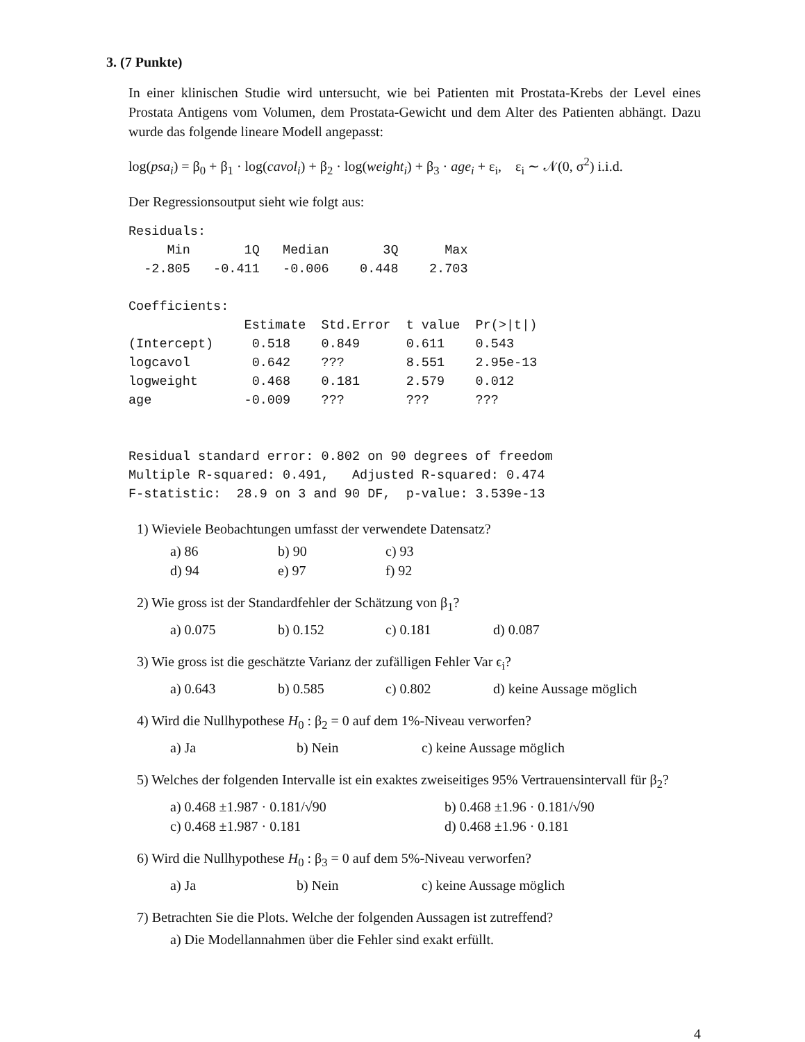3. (7 Punkte)
In einer klinischen Studie wird untersucht, wie bei Patienten mit Prostata-Krebs der Level eines Prostata Antigens vom Volumen, dem Prostata-Gewicht und dem Alter des Patienten abhängt. Dazu wurde das folgende lineare Modell angepasst:
log(psa<sub>i</sub>) = β<sub>0</sub> + β<sub>1</sub> · log(cavol<sub>i</sub>) + β<sub>2</sub> · log(weight<sub>i</sub>) + β<sub>3</sub> · age<sub>i</sub> + ε<sub>i</sub>, ε<sub>i</sub> ∼ 𝒩(0, σ<sup>2</sup>) i.i.d.
Der Regressionsoutput sieht wie folgt aus:
Residuals:
     Min       1Q   Median       3Q      Max
  -2.805   -0.411   -0.006    0.448    2.703

Coefficients:
               Estimate  Std.Error  t value  Pr(>|t|)
(Intercept)     0.518    0.849      0.611    0.543
logcavol        0.642    ???        8.551    2.95e-13
logweight       0.468    0.181      2.579    0.012
age            -0.009    ???        ???      ???


Residual standard error: 0.802 on 90 degrees of freedom
Multiple R-squared: 0.491,   Adjusted R-squared: 0.474
F-statistic:  28.9 on 3 and 90 DF,  p-value: 3.539e-13
1) Wieviele Beobachtungen umfasst der verwendete Datensatz?
| a) 86 | b) 90 | c) 93 |
| d) 94 | e) 97 | f) 92 |
2) Wie gross ist der Standardfehler der Schätzung von β<sub>1</sub>?
| a) 0.075 | b) 0.152 | c) 0.181 | d) 0.087 |
3) Wie gross ist die geschätzte Varianz der zufälligen Fehler Var ϵ<sub>i</sub>?
| a) 0.643 | b) 0.585 | c) 0.802 | d) keine Aussage möglich |
4) Wird die Nullhypothese H<sub>0</sub> : β<sub>2</sub> = 0 auf dem 1%-Niveau verworfen?
| a) Ja | b) Nein | c) keine Aussage möglich |
5) Welches der folgenden Intervalle ist ein exaktes zweiseitiges 95% Vertrauensintervall für β<sub>2</sub>?
| a) 0.468 ±1.987 · 0.181/√90 | b) 0.468 ±1.96 · 0.181/√90 |
| c) 0.468 ±1.987 · 0.181 | d) 0.468 ±1.96 · 0.181 |
6) Wird die Nullhypothese H<sub>0</sub> : β<sub>3</sub> = 0 auf dem 5%-Niveau verworfen?
| a) Ja | b) Nein | c) keine Aussage möglich |
7) Betrachten Sie die Plots. Welche der folgenden Aussagen ist zutreffend?
a) Die Modellannahmen über die Fehler sind exakt erfüllt.
4